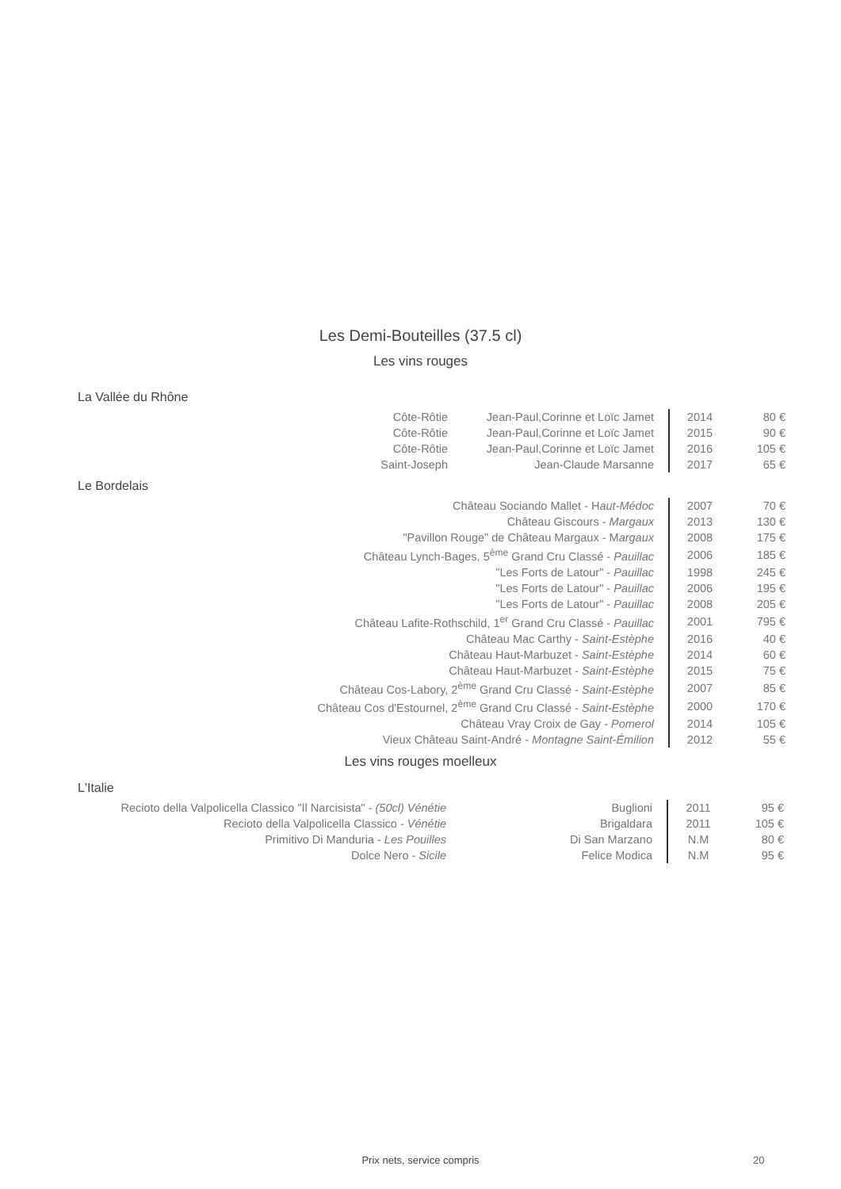Les Demi-Bouteilles (37.5 cl)
Les vins rouges
La Vallée du Rhône
| Côte-Rôtie | Jean-Paul,Corinne et Loïc Jamet | 2014 | 80 € |
| Côte-Rôtie | Jean-Paul,Corinne et Loïc Jamet | 2015 | 90 € |
| Côte-Rôtie | Jean-Paul,Corinne et Loïc Jamet | 2016 | 105 € |
| Saint-Joseph | Jean-Claude Marsanne | 2017 | 65 € |
Le Bordelais
| Château Sociando Mallet - H aut-Médoc | 2007 | 70 € |
| Château Giscours - Margaux | 2013 | 130 € |
| "Pavillon Rouge" de Château Margaux - M argaux | 2008 | 175 € |
| Château Lynch-Bages, 5<sup>ème</sup> Grand Cru Classé - Pauillac | 2006 | 185 € |
| "Les Forts de Latour" - Pauillac | 1998 | 245 € |
| "Les Forts de Latour" - Pauillac | 2006 | 195 € |
| "Les Forts de Latour" - Pauillac | 2008 | 205 € |
| Château Lafite-Rothschild, 1<sup>er</sup> Grand Cru Classé - Pauillac | 2001 | 795 € |
| Château Mac Carthy - Saint-Estèphe | 2016 | 40 € |
| Château Haut-Marbuzet - Saint-Estèphe | 2014 | 60 € |
| Château Haut-Marbuzet - Saint-Estèphe | 2015 | 75 € |
| Château Cos-Labory, 2<sup>ème</sup> Grand Cru Classé - Saint-Estèphe | 2007 | 85 € |
| Château Cos d'Estournel, 2<sup>ème</sup> Grand Cru Classé - Saint-Estèphe | 2000 | 170 € |
| Château Vray Croix de Gay - Pomerol | 2014 | 105 € |
| Vieux Château Saint-André - Montagne Saint-Émilion | 2012 | 55 € |
Les vins rouges moelleux
L'Italie
| Recioto della Valpolicella Classico "Il Narcisista" - (50cl) Vénétie | Buglioni | 2011 | 95 € |
| Recioto della Valpolicella Classico - Vénétie | Brigaldara | 2011 | 105 € |
| Primitivo Di Manduria - Les Pouilles | Di San Marzano | N.M | 80 € |
| Dolce Nero - Sicile | Felice Modica | N.M | 95 € |
Prix nets, service compris 20